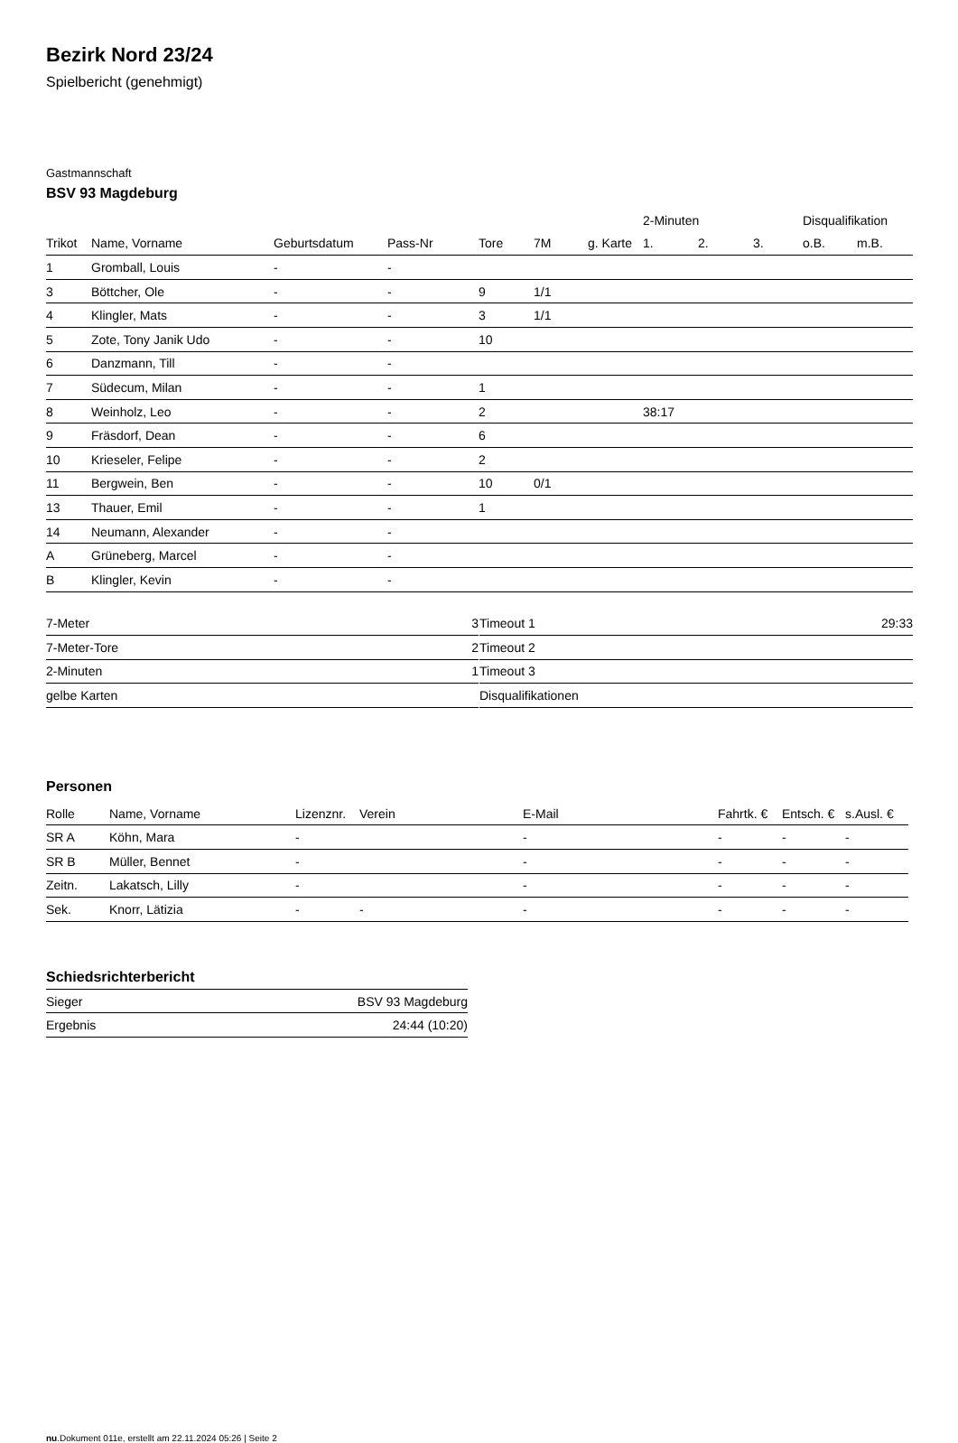Bezirk Nord 23/24
Spielbericht (genehmigt)
Gastmannschaft
BSV 93 Magdeburg
| | | | | | | | 2-Minuten | | | Disqualifikation | |
| --- | --- | --- | --- | --- | --- | --- | --- | --- | --- | --- | --- |
| Trikot | Name, Vorname | Geburtsdatum | Pass-Nr | Tore | 7M | g. Karte | 1. | 2. | 3. | o.B. | m.B. |
| 1 | Gromball, Louis | - | - | | | | | | | | |
| 3 | Böttcher, Ole | - | - | 9 | 1/1 | | | | | | |
| 4 | Klingler, Mats | - | - | 3 | 1/1 | | | | | | |
| 5 | Zote, Tony Janik Udo | - | - | 10 | | | | | | | |
| 6 | Danzmann, Till | - | - | | | | | | | | |
| 7 | Südecum, Milan | - | - | 1 | | | | | | | |
| 8 | Weinholz, Leo | - | - | 2 | | | 38:17 | | | | |
| 9 | Fräsdorf, Dean | - | - | 6 | | | | | | | |
| 10 | Krieseler, Felipe | - | - | 2 | | | | | | | |
| 11 | Bergwein, Ben | - | - | 10 | 0/1 | | | | | | |
| 13 | Thauer, Emil | - | - | 1 | | | | | | | |
| 14 | Neumann, Alexander | - | - | | | | | | | | |
| A | Grüneberg, Marcel | - | - | | | | | | | | |
| B | Klingler, Kevin | - | - | | | | | | | | |
| 7-Meter | 3 |
| 7-Meter-Tore | 2 |
| 2-Minuten | 1 |
| gelbe Karten | |
| Timeout 1 | 29:33 |
| Timeout 2 | |
| Timeout 3 | |
| Disqualifikationen | |
Personen
| Rolle | Name, Vorname | Lizenznr. | Verein | E-Mail | Fahrtk. € | Entsch. € | s.Ausl. € |
| --- | --- | --- | --- | --- | --- | --- | --- |
| SR A | Köhn, Mara | - | | - | - | - | - |
| SR B | Müller, Bennet | - | | - | - | - | - |
| Zeitn. | Lakatsch, Lilly | - | | - | - | - | - |
| Sek. | Knorr, Lätizia | - | - | - | - | - | - |
Schiedsrichterbericht
| Sieger | BSV 93 Magdeburg |
| Ergebnis | 24:44 (10:20) |
nu.Dokument 011e, erstellt am 22.11.2024 05:26 | Seite 2